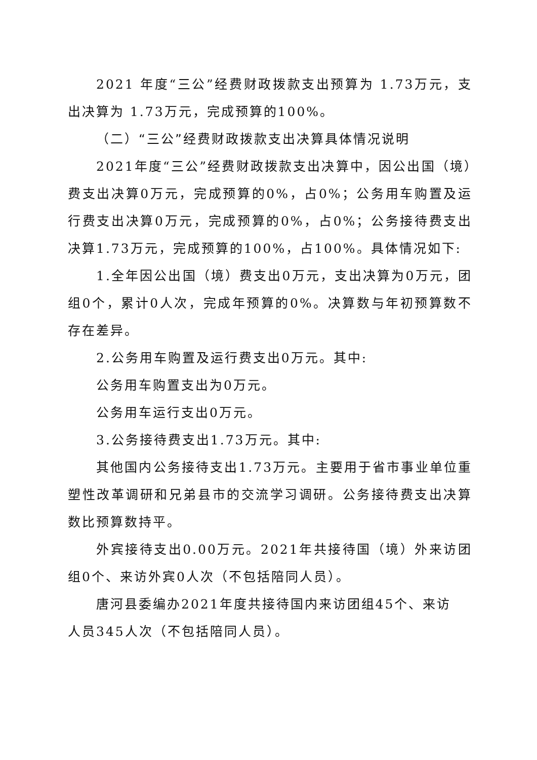2021 年度“三公”经费财政拨款支出预算为 1.73万元，支出决算为 1.73万元，完成预算的100%。
（二）“三公”经费财政拨款支出决算具体情况说明
2021年度“三公”经费财政拨款支出决算中，因公出国（境）费支出决算0万元，完成预算的0%，占0%；公务用车购置及运行费支出决算0万元，完成预算的0%，占0%；公务接待费支出决算1.73万元，完成预算的100%，占100%。具体情况如下:
1.全年因公出国（境）费支出0万元，支出决算为0万元，团组0个，累计0人次，完成年预算的0%。决算数与年初预算数不存在差异。
2.公务用车购置及运行费支出0万元。其中:
公务用车购置支出为0万元。
公务用车运行支出0万元。
3.公务接待费支出1.73万元。其中:
其他国内公务接待支出1.73万元。主要用于省市事业单位重塑性改革调研和兄弟县市的交流学习调研。公务接待费支出决算数比预算数持平。
外宾接待支出0.00万元。2021年共接待国（境）外来访团组0个、来访外宾0人次（不包括陪同人员）。
唐河县委编办2021年度共接待国内来访团组45个、来访
人员345人次（不包括陪同人员）。